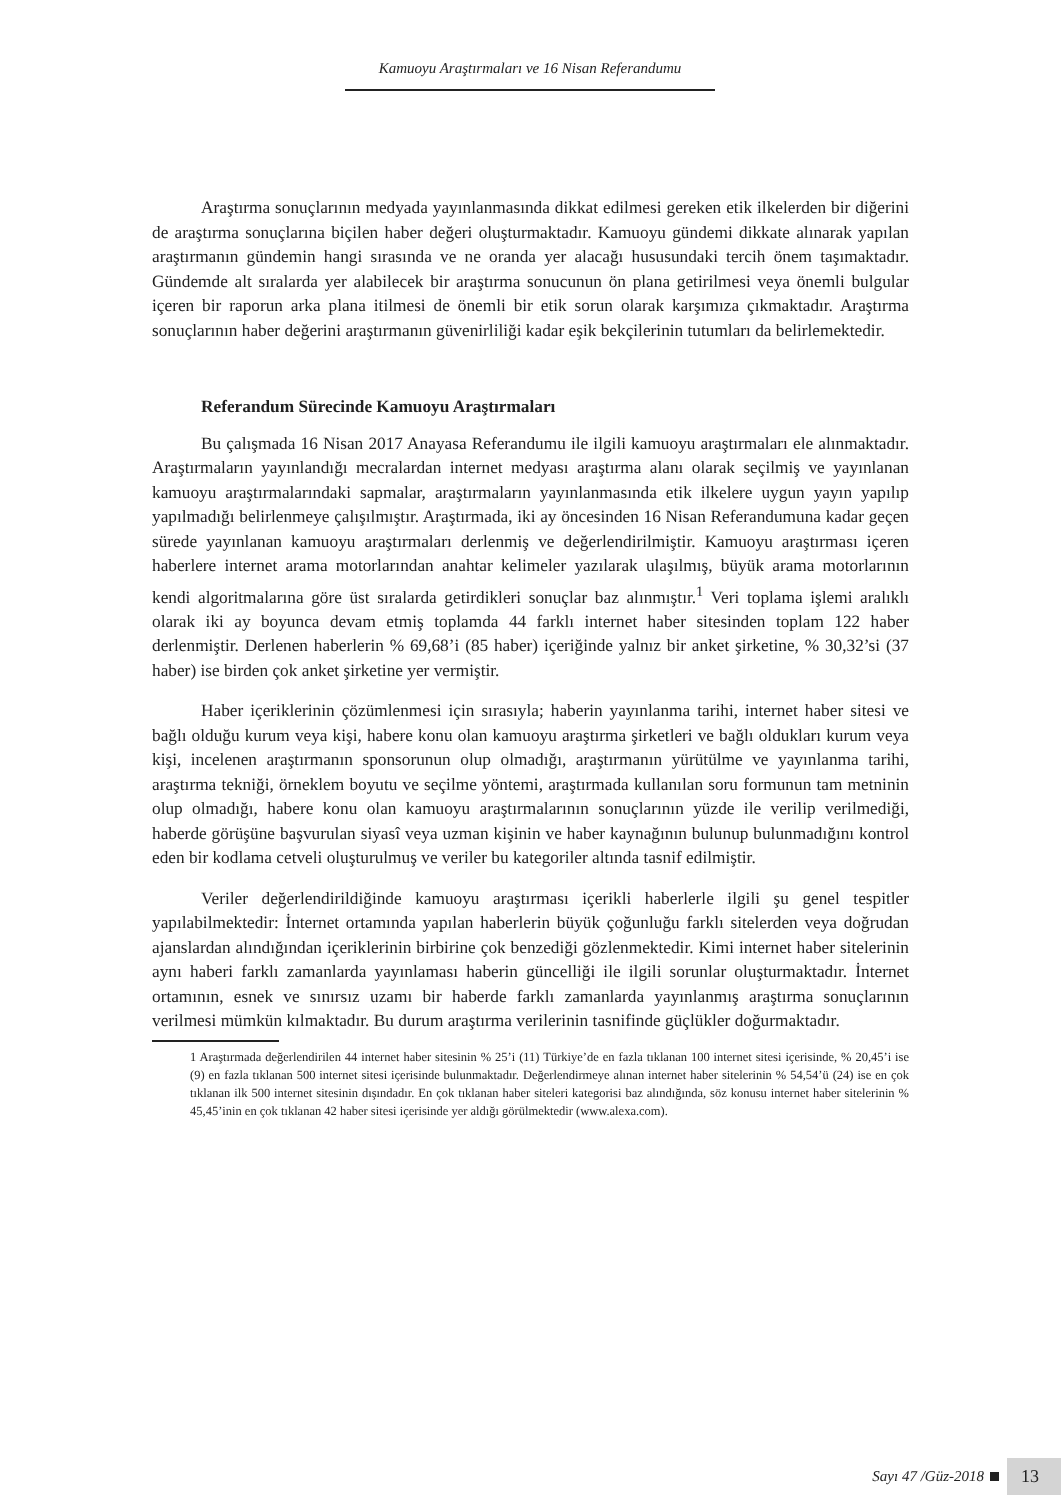Kamuoyu Araştırmaları ve 16 Nisan Referandumu
Araştırma sonuçlarının medyada yayınlanmasında dikkat edilmesi gereken etik ilkelerden bir diğerini de araştırma sonuçlarına biçilen haber değeri oluşturmaktadır. Kamuoyu gündemi dikkate alınarak yapılan araştırmanın gündemin hangi sırasında ve ne oranda yer alacağı hususundaki tercih önem taşımaktadır. Gündemde alt sıralarda yer alabilecek bir araştırma sonucunun ön plana getirilmesi veya önemli bulgular içeren bir raporun arka plana itilmesi de önemli bir etik sorun olarak karşımıza çıkmaktadır. Araştırma sonuçlarının haber değerini araştırmanın güvenirliliği kadar eşik bekçilerinin tutumları da belirlemektedir.
Referandum Sürecinde Kamuoyu Araştırmaları
Bu çalışmada 16 Nisan 2017 Anayasa Referandumu ile ilgili kamuoyu araştırmaları ele alınmaktadır. Araştırmaların yayınlandığı mecralardan internet medyası araştırma alanı olarak seçilmiş ve yayınlanan kamuoyu araştırmalarındaki sapmalar, araştırmaların yayınlanmasında etik ilkelere uygun yayın yapılıp yapılmadığı belirlenmeye çalışılmıştır. Araştırmada, iki ay öncesinden 16 Nisan Referandumuna kadar geçen sürede yayınlanan kamuoyu araştırmaları derlenmiş ve değerlendirilmiştir. Kamuoyu araştırması içeren haberlere internet arama motorlarından anahtar kelimeler yazılarak ulaşılmış, büyük arama motorlarının kendi algoritmalarına göre üst sıralarda getirdikleri sonuçlar baz alınmıştır.<sup>1</sup> Veri toplama işlemi aralıklı olarak iki ay boyunca devam etmiş toplamda 44 farklı internet haber sitesinden toplam 122 haber derlenmiştir. Derlenen haberlerin % 69,68’i (85 haber) içeriğinde yalnız bir anket şirketine, % 30,32’si (37 haber) ise birden çok anket şirketine yer vermiştir.
Haber içeriklerinin çözümlenmesi için sırasıyla; haberin yayınlanma tarihi, internet haber sitesi ve bağlı olduğu kurum veya kişi, habere konu olan kamuoyu araştırma şirketleri ve bağlı oldukları kurum veya kişi, incelenen araştırmanın sponsorunun olup olmadığı, araştırmanın yürütülme ve yayınlanma tarihi, araştırma tekniği, örneklem boyutu ve seçilme yöntemi, araştırmada kullanılan soru formunun tam metninin olup olmadığı, habere konu olan kamuoyu araştırmalarının sonuçlarının yüzde ile verilip verilmediği, haberde görüşüne başvurulan siyasî veya uzman kişinin ve haber kaynağının bulunup bulunmadığını kontrol eden bir kodlama cetveli oluşturulmuş ve veriler bu kategoriler altında tasnif edilmiştir.
Veriler değerlendirildiğinde kamuoyu araştırması içerikli haberlerle ilgili şu genel tespitler yapılabilmektedir: İnternet ortamında yapılan haberlerin büyük çoğunluğu farklı sitelerden veya doğrudan ajanslardan alındığından içeriklerinin birbirine çok benzediği gözlenmektedir. Kimi internet haber sitelerinin aynı haberi farklı zamanlarda yayınlaması haberin güncelliği ile ilgili sorunlar oluşturmaktadır. İnternet ortamının, esnek ve sınırsız uzamı bir haberde farklı zamanlarda yayınlanmış araştırma sonuçlarının verilmesi mümkün kılmaktadır. Bu durum araştırma verilerinin tasnifinde güçlükler doğurmaktadır.
1 Araştırmada değerlendirilen 44 internet haber sitesinin % 25’i (11) Türkiye’de en fazla tıklanan 100 internet sitesi içerisinde, % 20,45’i ise (9) en fazla tıklanan 500 internet sitesi içerisinde bulunmaktadır. Değerlendirmeye alınan internet haber sitelerinin % 54,54’ü (24) ise en çok tıklanan ilk 500 internet sitesinin dışındadır. En çok tıklanan haber siteleri kategorisi baz alındığında, söz konusu internet haber sitelerinin % 45,45’inin en çok tıklanan 42 haber sitesi içerisinde yer aldığı görülmektedir (www.alexa.com).
Sayı 47 /Güz-2018 13